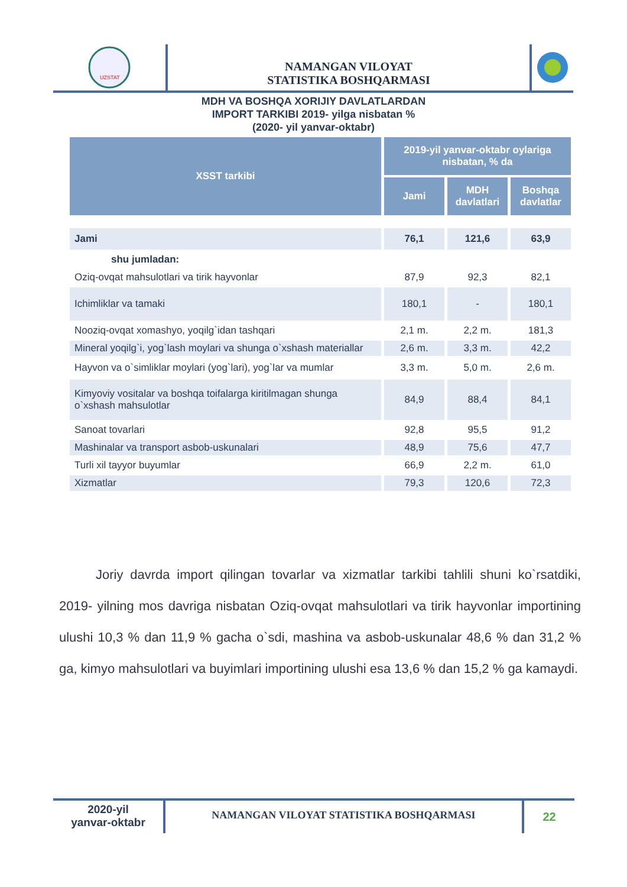UZSTAT
NAMANGAN VILOYAT
STATISTIKA BOSHQARMASI
MDH VA BOSHQA XORIJIY DAVLATLARDAN
IMPORT TARKIBI 2019- yilga nisbatan %
(2020- yil yanvar-oktabr)
| XSST tarkibi | 2019-yil yanvar-oktabr oylariga nisbatan, % da | | |
| --- | --- | --- | --- |
| | Jami | MDH davlatlari | Boshqa davlatlar |
| Jami | 76,1 | 121,6 | 63,9 |
| shu jumladan: | | | |
| Oziq-ovqat mahsulotlari va tirik hayvonlar | 87,9 | 92,3 | 82,1 |
| Ichimliklar va tamaki | 180,1 | - | 180,1 |
| Nooziq-ovqat xomashyo, yoqilg`idan tashqari | 2,1 m. | 2,2 m. | 181,3 |
| Mineral yoqilg`i, yog`lash moylari va shunga o`xshash materiallar | 2,6 m. | 3,3 m. | 42,2 |
| Hayvon va o`simliklar moylari (yog`lari), yog`lar va mumlar | 3,3 m. | 5,0 m. | 2,6 m. |
| Kimyoviy vositalar va boshqa toifalarga kiritilmagan shunga o`xshash mahsulotlar | 84,9 | 88,4 | 84,1 |
| Sanoat tovarlari | 92,8 | 95,5 | 91,2 |
| Mashinalar va transport asbob-uskunalari | 48,9 | 75,6 | 47,7 |
| Turli xil tayyor buyumlar | 66,9 | 2,2 m. | 61,0 |
| Xizmatlar | 79,3 | 120,6 | 72,3 |
Joriy davrda import qilingan tovarlar va xizmatlar tarkibi tahlili shuni ko`rsatdiki, 2019- yilning mos davriga nisbatan Oziq-ovqat mahsulotlari va tirik hayvonlar importining ulushi 10,3 % dan 11,9 % gacha o`sdi, mashina va asbob-uskunalar 48,6 % dan 31,2 % ga, kimyo mahsulotlari va buyimlari importining ulushi esa 13,6 % dan 15,2 % ga kamaydi.
2020-yil
yanvar-oktabr
NAMANGAN VILOYAT STATISTIKA BOSHQARMASI
22